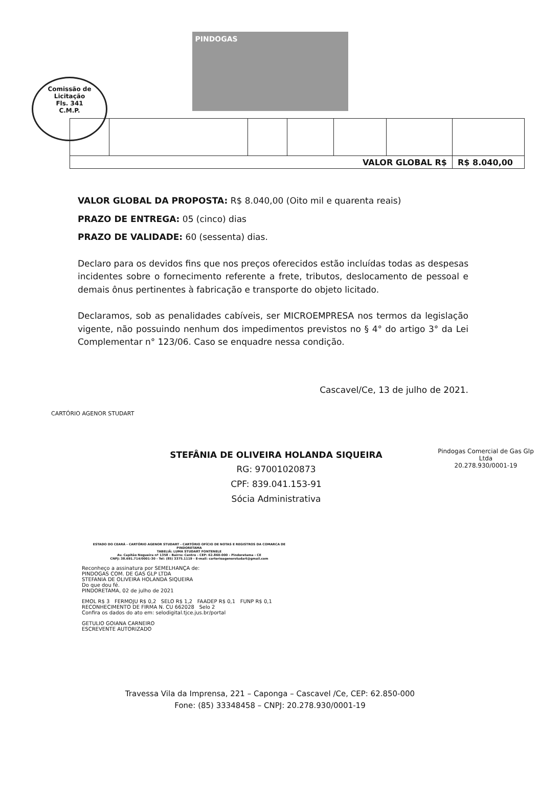Comissão de Licitação
Fls. 341
C.M.P.
PINDOGAS
| VALOR GLOBAL R$ | | | | | | R$ 8.040,00 |
VALOR GLOBAL DA PROPOSTA: R$ 8.040,00 (Oito mil e quarenta reais)
PRAZO DE ENTREGA: 05 (cinco) dias
PRAZO DE VALIDADE: 60 (sessenta) dias.
Declaro para os devidos fins que nos preços oferecidos estão incluídas todas as despesas incidentes sobre o fornecimento referente a frete, tributos, deslocamento de pessoal e demais ônus pertinentes à fabricação e transporte do objeto licitado.
Declaramos, sob as penalidades cabíveis, ser MICROEMPRESA nos termos da legislação vigente, não possuindo nenhum dos impedimentos previstos no § 4° do artigo 3° da Lei Complementar n° 123/06. Caso se enquadre nessa condição.
Cascavel/Ce, 13 de julho de 2021.
CARTÓRIO AGENOR STUDART
STEFÂNIA DE OLIVEIRA HOLANDA SIQUEIRA
RG: 97001020873
CPF: 839.041.153-91
Sócia Administrativa
Pindogas Comercial de Gas Glp Ltda
20.278.930/0001-19
ESTADO DO CEARÁ - CARTÓRIO AGENOR STUDART - CARTÓRIO OFÍCIO DE NOTAS E REGISTROS DA COMARCA DE PINDORETAMA
TABELIÃ: LUMA STUDART FONTENELE
Av. Capitão Nogueira nº 1358 - Bairro: Centro - CEP: 62.860-000 - Pindoretama - CE
CNPJ: 38.691.714/0001-30 - Tel: (85) 3375.1119 - E-mail: cartorioagenorstudart@gmail.com
Reconheço a assinatura por SEMELHANÇA de:
PINDOGAS COM. DE GAS GLP LTDA
STEFANIA DE OLIVEIRA HOLANDA SIQUEIRA
Do que dou fé.
PINDORETAMA, 02 de julho de 2021
EMOL R$ 3 FERMOJU R$ 0,2 SELO R$ 1,2 FAADEP R$ 0,1 FUNP R$ 0,1
RECONHECIMENTO DE FIRMA N. CU 662028 Selo 2
Confira os dados do ato em: selodigital.tjce.jus.br/portal
GETULIO GOIANA CARNEIRO
ESCREVENTE AUTORIZADO
Travessa Vila da Imprensa, 221 – Caponga – Cascavel /Ce, CEP: 62.850-000
Fone: (85) 33348458 – CNPJ: 20.278.930/0001-19